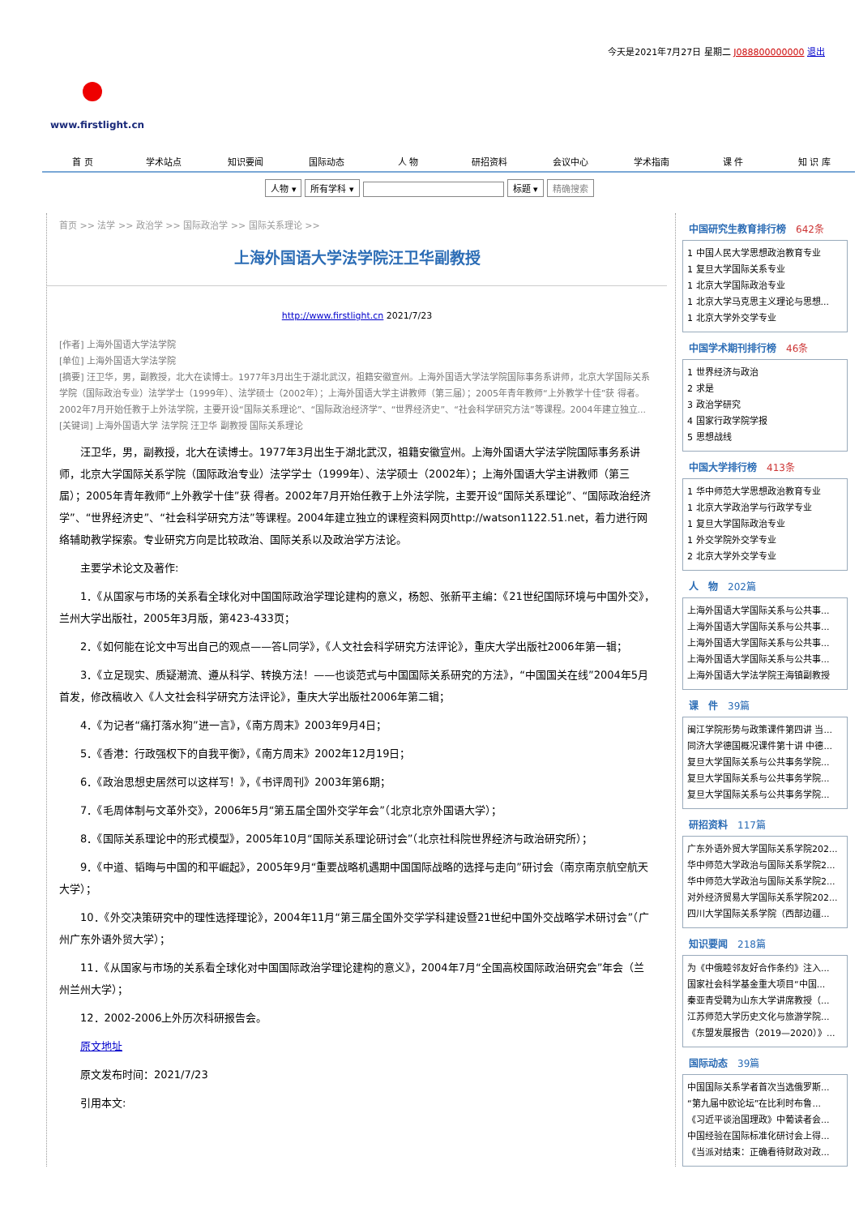今天是2021年7月27日 星期二 J088800000000 退出
www.firstlight.cn
首 页 学术站点 知识要闻 国际动态 人 物 研招资料 会议中心 学术指南 课 件 知 识 库
人物 ▾ 所有学科 ▾ 标题 ▾ 精确搜索
首页 >> 法学 >> 政治学 >> 国际政治学 >> 国际关系理论 >>
上海外国语大学法学院汪卫华副教授
http://www.firstlight.cn 2021/7/23
[作者] 上海外国语大学法学院
[单位] 上海外国语大学法学院
[摘要] 汪卫华，男，副教授，北大在读博士。1977年3月出生于湖北武汉，祖籍安徽宣州。上海外国语大学法学院国际事务系讲师，北京大学国际关系学院（国际政治专业）法学学士（1999年）、法学硕士（2002年）；上海外国语大学主讲教师（第三届）；2005年青年教师“上外教学十佳”获 得者。2002年7月开始任教于上外法学院，主要开设“国际关系理论”、“国际政治经济学”、“世界经济史”、“社会科学研究方法”等课程。2004年建立独立...
[关键词] 上海外国语大学 法学院 汪卫华 副教授 国际关系理论
汪卫华，男，副教授，北大在读博士。1977年3月出生于湖北武汉，祖籍安徽宣州。上海外国语大学法学院国际事务系讲师，北京大学国际关系学院（国际政治专业）法学学士（1999年）、法学硕士（2002年）；上海外国语大学主讲教师（第三届）；2005年青年教师“上外教学十佳”获 得者。2002年7月开始任教于上外法学院，主要开设“国际关系理论”、“国际政治经济学”、“世界经济史”、“社会科学研究方法”等课程。2004年建立独立的课程资料网页http://watson1122.51.net，着力进行网络辅助教学探索。专业研究方向是比较政治、国际关系以及政治学方法论。
主要学术论文及著作:
1．《从国家与市场的关系看全球化对中国国际政治学理论建构的意义，杨恕、张新平主编：《21世纪国际环境与中国外交》，兰州大学出版社，2005年3月版，第423-433页；
2．《如何能在论文中写出自己的观点——答L同学》，《人文社会科学研究方法评论》，重庆大学出版社2006年第一辑；
3．《立足现实、质疑潮流、遵从科学、转换方法！——也谈范式与中国国际关系研究的方法》，“中国国关在线”2004年5月首发，修改稿收入《人文社会科学研究方法评论》，重庆大学出版社2006年第二辑；
4．《为记者“痛打落水狗”进一言》，《南方周末》2003年9月4日；
5．《香港：行政强权下的自我平衡》，《南方周末》2002年12月19日；
6．《政治思想史居然可以这样写！》，《书评周刊》2003年第6期；
7．《毛周体制与文革外交》，2006年5月“第五届全国外交学年会”（北京北京外国语大学）；
8．《国际关系理论中的形式模型》，2005年10月“国际关系理论研讨会”（北京社科院世界经济与政治研究所）；
9．《中道、韬晦与中国的和平崛起》，2005年9月“重要战略机遇期中国国际战略的选择与走向”研讨会（南京南京航空航天大学）；
10．《外交决策研究中的理性选择理论》，2004年11月“第三届全国外交学学科建设暨21世纪中国外交战略学术研讨会”（广州广东外语外贸大学）；
11．《从国家与市场的关系看全球化对中国国际政治学理论建构的意义》，2004年7月“全国高校国际政治研究会”年会（兰州兰州大学）；
12．2002-2006上外历次科研报告会。
原文地址
原文发布时间：2021/7/23
引用本文:
中国研究生教育排行榜 642条
1 中国人民大学思想政治教育专业
1 复旦大学国际关系专业
1 北京大学国际政治专业
1 北京大学马克思主义理论与思想...
1 北京大学外交学专业
中国学术期刊排行榜 46条
1 世界经济与政治
2 求是
3 政治学研究
4 国家行政学院学报
5 思想战线
中国大学排行榜 413条
1 华中师范大学思想政治教育专业
1 北京大学政治学与行政学专业
1 复旦大学国际政治专业
1 外交学院外交学专业
2 北京大学外交学专业
人　物 202篇
上海外国语大学国际关系与公共事...
上海外国语大学国际关系与公共事...
上海外国语大学国际关系与公共事...
上海外国语大学国际关系与公共事...
上海外国语大学法学院王海镇副教授
课　件 39篇
闽江学院形势与政策课件第四讲 当...
同济大学德国概况课件第十讲 中德...
复旦大学国际关系与公共事务学院...
复旦大学国际关系与公共事务学院...
复旦大学国际关系与公共事务学院...
研招资料 117篇
广东外语外贸大学国际关系学院202...
华中师范大学政治与国际关系学院2...
华中师范大学政治与国际关系学院2...
对外经济贸易大学国际关系学院202...
四川大学国际关系学院（西部边疆...
知识要闻 218篇
为《中俄睦邻友好合作条约》注入...
国家社会科学基金重大项目“中国...
秦亚青受聘为山东大学讲席教授（...
江苏师范大学历史文化与旅游学院...
《东盟发展报告（2019—2020）》...
国际动态 39篇
中国国际关系学者首次当选俄罗斯...
“第九届中欧论坛”在比利时布鲁...
《习近平谈治国理政》中葡读者会...
中国经验在国际标准化研讨会上得...
《当派对结束：正确看待财政对政...